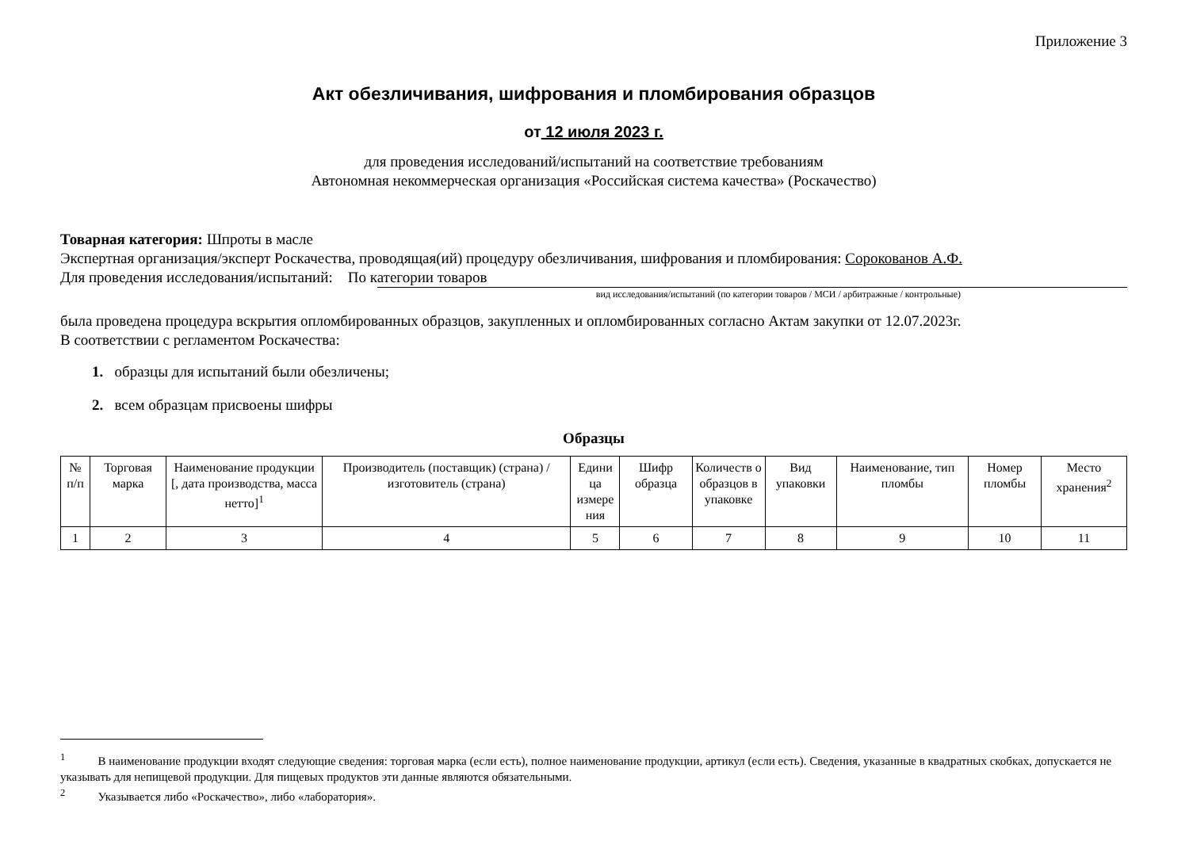Приложение 3
Акт обезличивания, шифрования и пломбирования образцов
от 12 июля 2023 г.
для проведения исследований/испытаний на соответствие требованиям
Автономная некоммерческая организация «Российская система качества» (Роскачество)
Товарная категория: Шпроты в масле
Экспертная организация/эксперт Роскачества, проводящая(ий) процедуру обезличивания, шифрования и пломбирования: Сорокованов А.Ф.
Для проведения исследования/испытаний: По категории товаров
вид исследования/испытаний (по категории товаров / МСИ / арбитражные / контрольные)
была проведена процедура вскрытия опломбированных образцов, закупленных и опломбированных согласно Актам закупки от 12.07.2023г.
В соответствии с регламентом Роскачества:
1. образцы для испытаний были обезличены;
2. всем образцам присвоены шифры
Образцы
| № п/п | Торговая марка | Наименование продукции [, дата производства, масса нетто]<sup>1</sup> | Производитель (поставщик) (страна) / изготовитель (страна) | Едини ца измере ния | Шифр образца | Количеств о образцов в упаковке | Вид упаковки | Наименование, тип пломбы | Номер пломбы | Место хранения<sup>2</sup> |
| --- | --- | --- | --- | --- | --- | --- | --- | --- | --- | --- |
| 1 | 2 | 3 | 4 | 5 | 6 | 7 | 8 | 9 | 10 | 11 |
<sup>1</sup> В наименование продукции входят следующие сведения: торговая марка (если есть), полное наименование продукции, артикул (если есть). Сведения, указанные в квадратных скобках, допускается не указывать для непищевой продукции. Для пищевых продуктов эти данные являются обязательными.
<sup>2</sup> Указывается либо «Роскачество», либо «лаборатория».